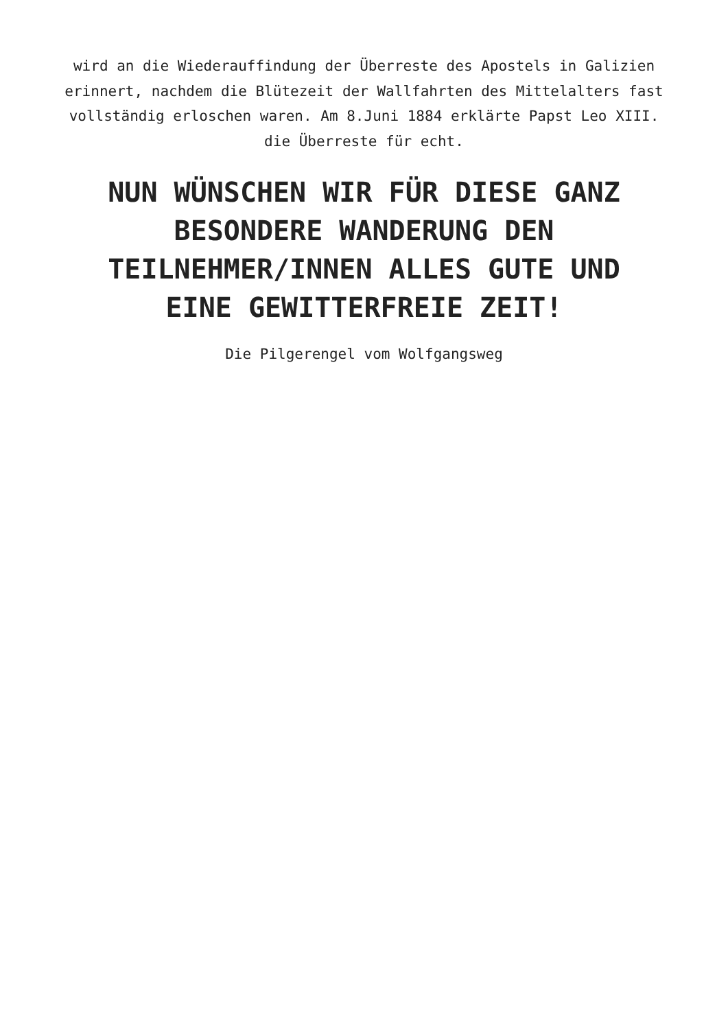wird an die Wiederauffindung der Überreste des Apostels in Galizien erinnert, nachdem die Blütezeit der Wallfahrten des Mittelalters fast vollständig erloschen waren. Am 8.Juni 1884 erklärte Papst Leo XIII. die Überreste für echt.
NUN WÜNSCHEN WIR FÜR DIESE GANZ BESONDERE WANDERUNG DEN TEILNEHMER/INNEN ALLES GUTE UND EINE GEWITTERFREIE ZEIT!
Die Pilgerengel vom Wolfgangsweg